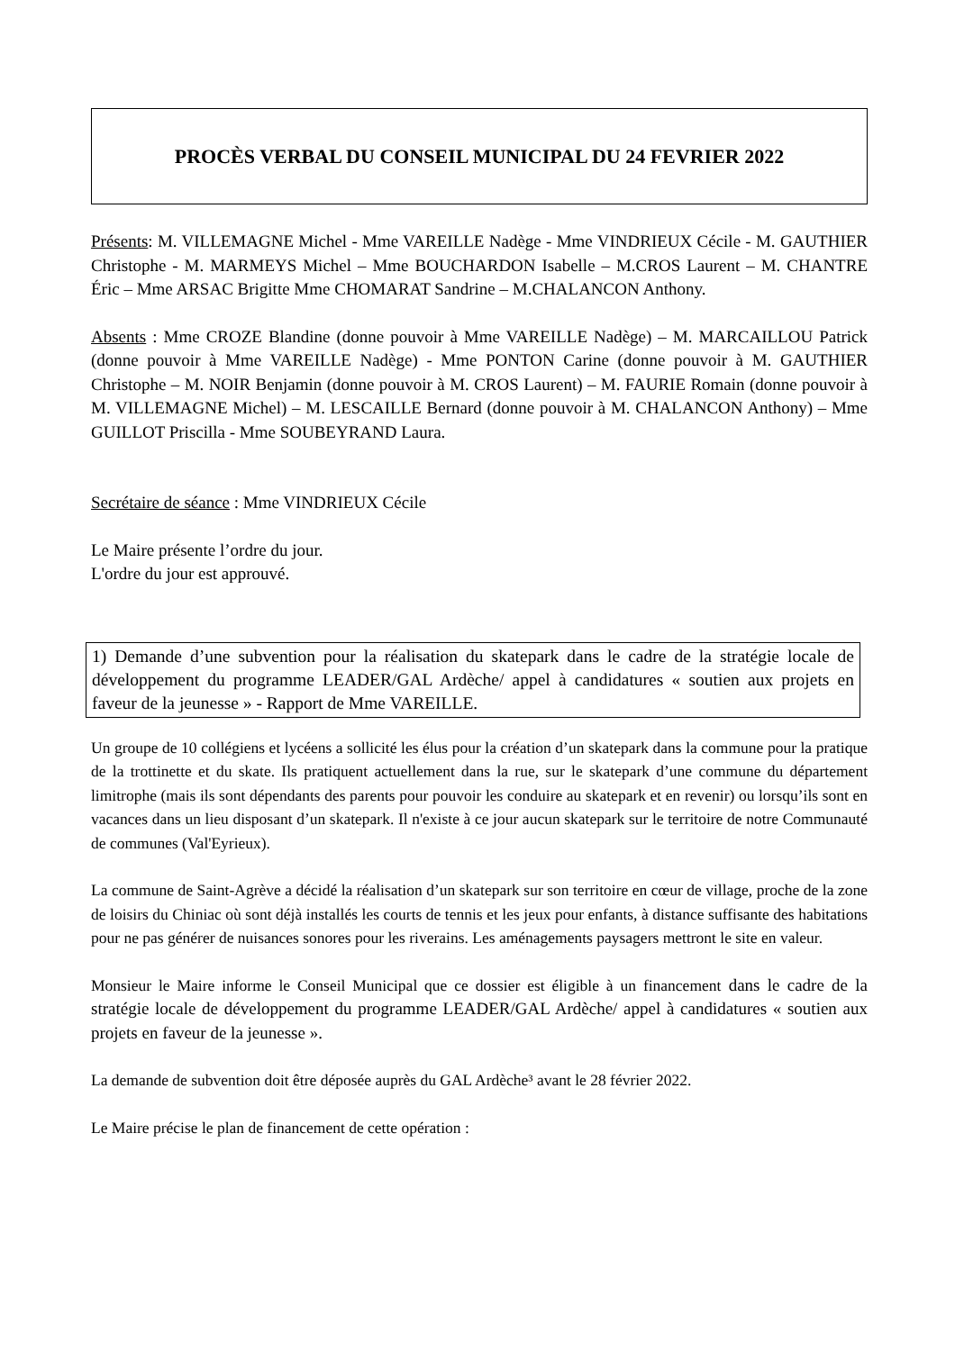PROCÈS VERBAL DU CONSEIL MUNICIPAL DU 24 FEVRIER 2022
Présents: M. VILLEMAGNE Michel - Mme VAREILLE Nadège - Mme VINDRIEUX Cécile - M. GAUTHIER Christophe - M. MARMEYS Michel – Mme BOUCHARDON Isabelle – M.CROS Laurent – M. CHANTRE Éric – Mme ARSAC Brigitte Mme CHOMARAT Sandrine – M.CHALANCON Anthony.
Absents : Mme CROZE Blandine (donne pouvoir à Mme VAREILLE Nadège) – M. MARCAILLOU Patrick (donne pouvoir à Mme VAREILLE Nadège) - Mme PONTON Carine (donne pouvoir à M. GAUTHIER Christophe – M. NOIR Benjamin (donne pouvoir à M. CROS Laurent) – M. FAURIE Romain (donne pouvoir à M. VILLEMAGNE Michel) – M. LESCAILLE Bernard (donne pouvoir à M. CHALANCON Anthony) – Mme GUILLOT Priscilla - Mme SOUBEYRAND Laura.
Secrétaire de séance : Mme VINDRIEUX Cécile
Le Maire présente l’ordre du jour.
L'ordre du jour est approuvé.
1) Demande d’une subvention pour la réalisation du skatepark dans le cadre de la stratégie locale de développement du programme LEADER/GAL Ardèche/ appel à candidatures « soutien aux projets en faveur de la jeunesse » - Rapport de Mme VAREILLE.
Un groupe de 10 collégiens et lycéens a sollicité les élus pour la création d’un skatepark dans la commune pour la pratique de la trottinette et du skate. Ils pratiquent actuellement dans la rue, sur le skatepark d’une commune du département limitrophe (mais ils sont dépendants des parents pour pouvoir les conduire au skatepark et en revenir) ou lorsqu’ils sont en vacances dans un lieu disposant d’un skatepark. Il n'existe à ce jour aucun skatepark sur le territoire de notre Communauté de communes (Val'Eyrieux).
La commune de Saint-Agrève a décidé la réalisation d’un skatepark sur son territoire en cœur de village, proche de la zone de loisirs du Chiniac où sont déjà installés les courts de tennis et les jeux pour enfants, à distance suffisante des habitations pour ne pas générer de nuisances sonores pour les riverains. Les aménagements paysagers mettront le site en valeur.
Monsieur le Maire informe le Conseil Municipal que ce dossier est éligible à un financement dans le cadre de la stratégie locale de développement du programme LEADER/GAL Ardèche/ appel à candidatures « soutien aux projets en faveur de la jeunesse ».
La demande de subvention doit être déposée auprès du GAL Ardèche³ avant le 28 février 2022.
Le Maire précise le plan de financement de cette opération :